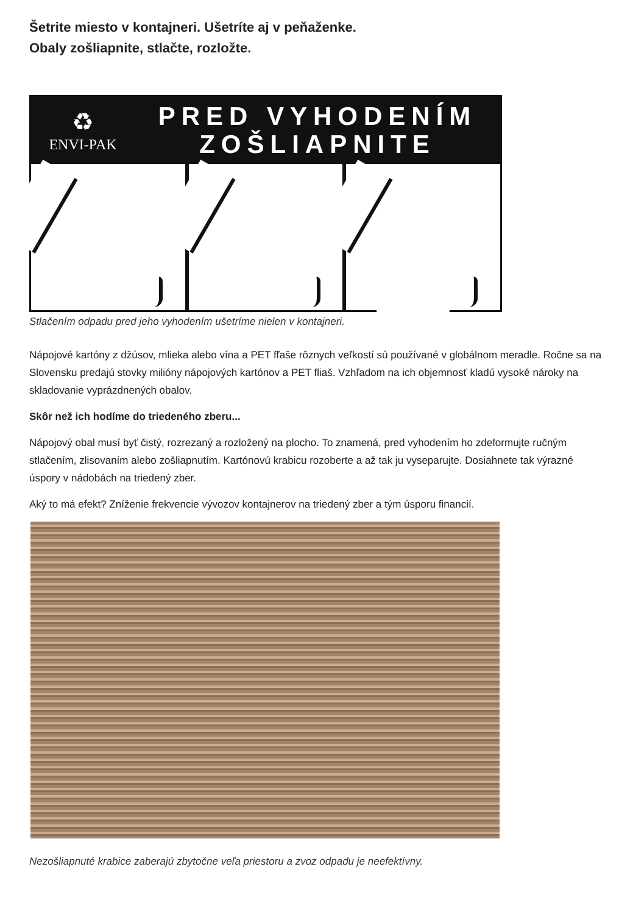Šetrite miesto v kontajneri. Ušetríte aj v peňaženke.
Obaly zošliapnite, stlačte, rozložte.
♻
ENVI-PAK
PRED VYHODENÍM
ZOŠLIAPNITE
Stlačením odpadu pred jeho vyhodením ušetríme nielen v kontajneri.
Nápojové kartóny z džúsov, mlieka alebo vína a PET fľaše rôznych veľkostí sú používané v globálnom meradle. Ročne sa na Slovensku predajú stovky milióny nápojových kartónov a PET fliaš. Vzhľadom na ich objemnosť kladú vysoké nároky na skladovanie vyprázdnených obalov.
Skôr než ich hodíme do triedeného zberu...
Nápojový obal musí byť čistý, rozrezaný a rozložený na plocho. To znamená, pred vyhodením ho zdeformujte ručným stlačením, zlisovaním alebo zošliapnutím. Kartónovú krabicu rozoberte a až tak ju vyseparujte. Dosiahnete tak výrazné úspory v nádobách na triedený zber.
Aký to má efekt? Zníženie frekvencie vývozov kontajnerov na triedený zber a tým úsporu financií.
Nezošliapnuté krabice zaberajú zbytočne veľa priestoru a zvoz odpadu je neefektívny.